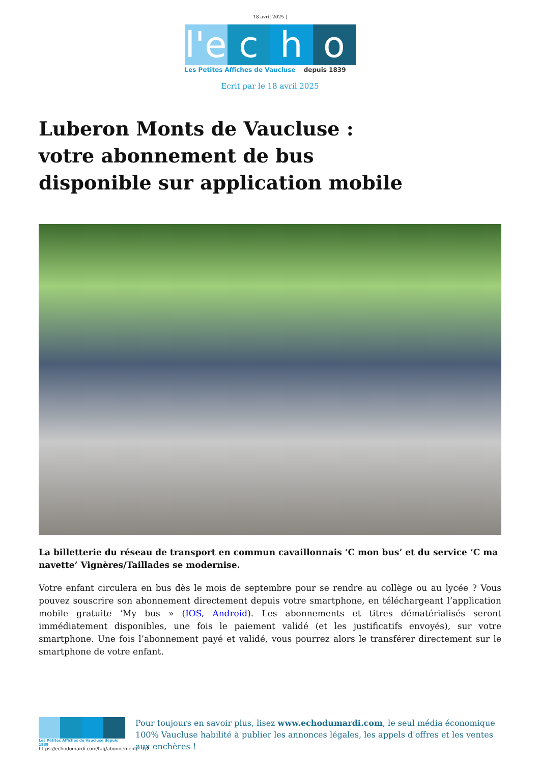18 avril 2025 |
l'e
c
h
o
Les Petites Affiches de Vaucluse depuis 1839
Ecrit par le 18 avril 2025
Luberon Monts de Vaucluse : votre abonnement de bus disponible sur application mobile
La billetterie du réseau de transport en commun cavaillonnais ‘C mon bus’ et du service ‘C ma navette’ Vignères/Taillades se modernise.
Votre enfant circulera en bus dès le mois de septembre pour se rendre au collège ou au lycée ? Vous pouvez souscrire son abonnement directement depuis votre smartphone, en téléchargeant l’application mobile gratuite ‘My bus » (IOS, Android). Les abonnements et titres dématérialisés seront immédiatement disponibles, une fois le paiement validé (et les justificatifs envoyés), sur votre smartphone. Une fois l’abonnement payé et validé, vous pourrez alors le transférer directement sur le smartphone de votre enfant.
Les Petites Affiches de Vaucluse depuis 1839
Pour toujours en savoir plus, lisez www.echodumardi.com, le seul média économique 100% Vaucluse habilité à publier les annonces légales, les appels d'offres et les ventes aux enchères !
https://echodumardi.com/tag/abonnement/ 1/2